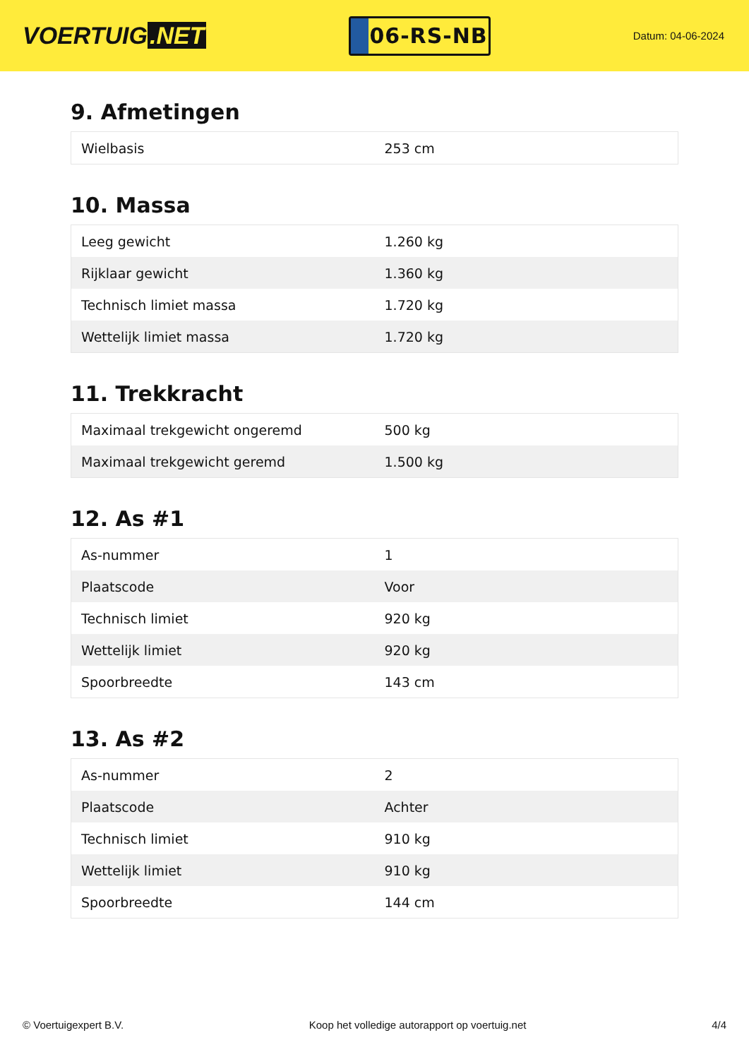VOERTUIG.NET
06-RS-NB
Datum: 04-06-2024
9. Afmetingen
| Wielbasis | 253 cm |
10. Massa
| Leeg gewicht | 1.260 kg |
| Rijklaar gewicht | 1.360 kg |
| Technisch limiet massa | 1.720 kg |
| Wettelijk limiet massa | 1.720 kg |
11. Trekkracht
| Maximaal trekgewicht ongeremd | 500 kg |
| Maximaal trekgewicht geremd | 1.500 kg |
12. As #1
| As-nummer | 1 |
| Plaatscode | Voor |
| Technisch limiet | 920 kg |
| Wettelijk limiet | 920 kg |
| Spoorbreedte | 143 cm |
13. As #2
| As-nummer | 2 |
| Plaatscode | Achter |
| Technisch limiet | 910 kg |
| Wettelijk limiet | 910 kg |
| Spoorbreedte | 144 cm |
© Voertuigexpert B.V. Koop het volledige autorapport op voertuig.net 4/4